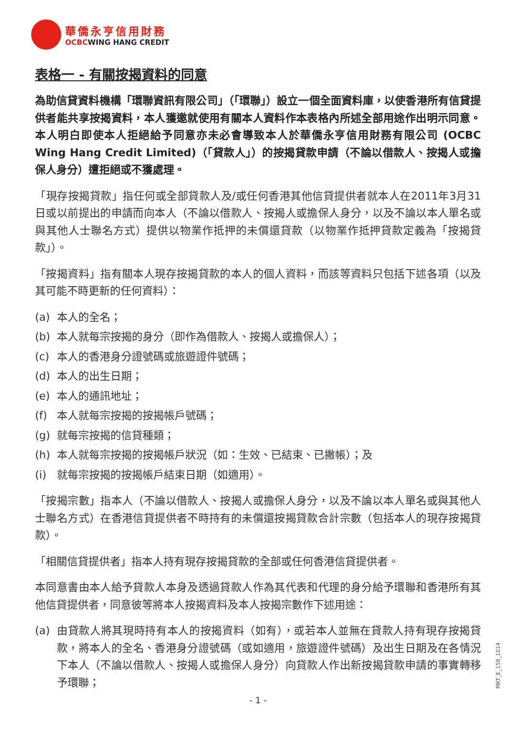華僑永亨信用財務
OCBCWING HANG CREDIT
表格一 - 有關按揭資料的同意
為助信貸資料機構「環聯資訊有限公司」（「環聯」）設立一個全面資料庫，以使香港所有信貸提供者能共享按揭資料，本人獲邀就使用有關本人資料作本表格內所述全部用途作出明示同意。本人明白即使本人拒絕給予同意亦未必會導致本人於華僑永亨信用財務有限公司 (OCBC Wing Hang Credit Limited)（「貸款人」）的按揭貸款申請（不論以借款人、按揭人或擔保人身分）遭拒絕或不獲處理。
「現存按揭貸款」指任何或全部貸款人及/或任何香港其他信貸提供者就本人在2011年3月31日或以前提出的申請而向本人（不論以借款人、按揭人或擔保人身分，以及不論以本人單名或與其他人士聯名方式）提供以物業作抵押的未償還貸款（以物業作抵押貸款定義為「按揭貸款」）。
「按揭資料」指有關本人現存按揭貸款的本人的個人資料，而該等資料只包括下述各項（以及其可能不時更新的任何資料）：
(a) 本人的全名；
(b) 本人就每宗按揭的身分（即作為借款人、按揭人或擔保人）；
(c) 本人的香港身分證號碼或旅遊證件號碼；
(d) 本人的出生日期；
(e) 本人的通訊地址；
(f) 本人就每宗按揭的按揭帳戶號碼；
(g) 就每宗按揭的信貸種類；
(h) 本人就每宗按揭的按揭帳戶狀況（如：生效、已結束、已撇帳）；及
(i) 就每宗按揭的按揭帳戶結束日期（如適用）。
「按揭宗數」指本人（不論以借款人、按揭人或擔保人身分，以及不論以本人單名或與其他人士聯名方式）在香港信貸提供者不時持有的未償還按揭貸款合計宗數（包括本人的現存按揭貸款）。
「相關信貸提供者」指本人持有現存按揭貸款的全部或任何香港信貸提供者。
本同意書由本人給予貸款人本身及透過貸款人作為其代表和代理的身分給予環聯和香港所有其他信貸提供者，同意彼等將本人按揭資料及本人按揭宗數作下述用途：
(a) 由貸款人將其現時持有本人的按揭資料（如有），或若本人並無在貸款人持有現存按揭貸款，將本人的全名、香港身分證號碼（或如適用，旅遊證件號碼）及出生日期及在各情況下本人（不論以借款人、按揭人或擔保人身分）向貸款人作出新按揭貸款申請的事實轉移予環聯；
- 1 -
MKT_E_158_1014